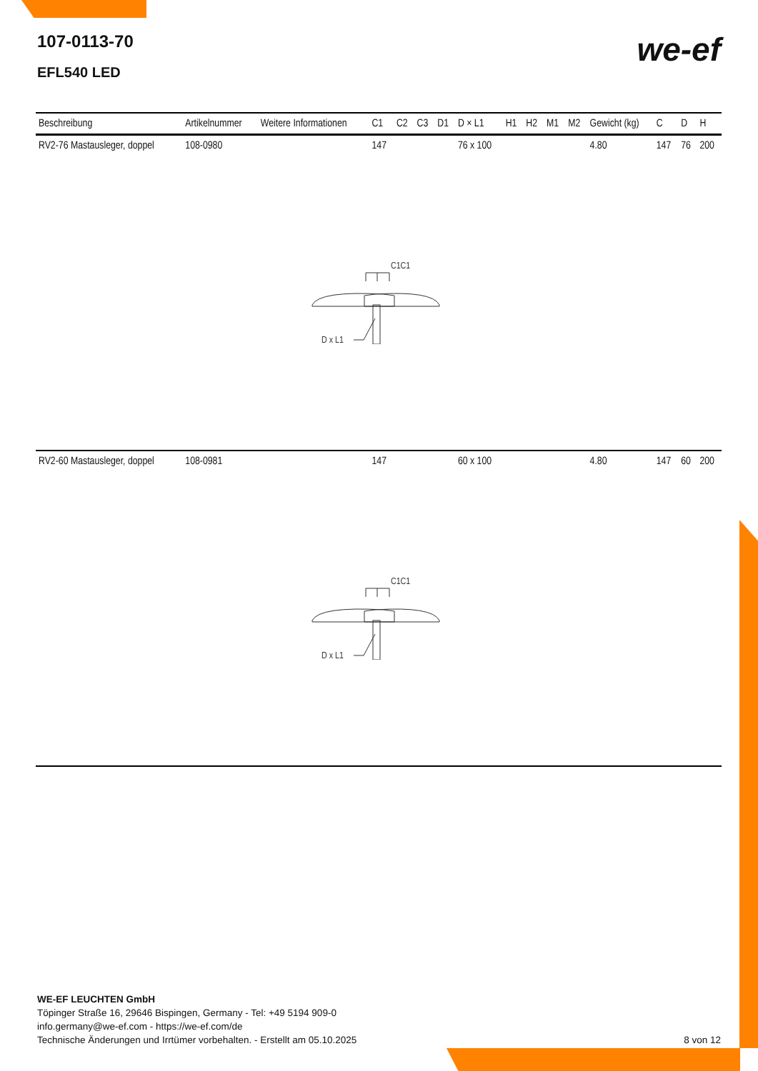107-0113-70
EFL540 LED
we-ef
| Beschreibung | Artikelnummer | Weitere Informationen | C1 | C2 | C3 | D1 | D × L1 | H1 | H2 | M1 | M2 | Gewicht (kg) | C | D | H |
| --- | --- | --- | --- | --- | --- | --- | --- | --- | --- | --- | --- | --- | --- | --- | --- |
| RV2-76 Mastausleger, doppel | 108-0980 | | 147 | | | | 76 x 100 | | | | | 4.80 | 147 | 76 | 200 |
| C1C1 D x L1 | | | | | | | | | | | | | | | |
| RV2-60 Mastausleger, doppel | 108-0981 | | 147 | | | | 60 x 100 | | | | | 4.80 | 147 | 60 | 200 |
| C1C1 D x L1 | | | | | | | | | | | | | | | |
WE-EF LEUCHTEN GmbH
Töpinger Straße 16, 29646 Bispingen, Germany - Tel: +49 5194 909-0
info.germany@we-ef.com - https://we-ef.com/de
Technische Änderungen und Irrtümer vorbehalten. - Erstellt am 05.10.2025
8 von 12